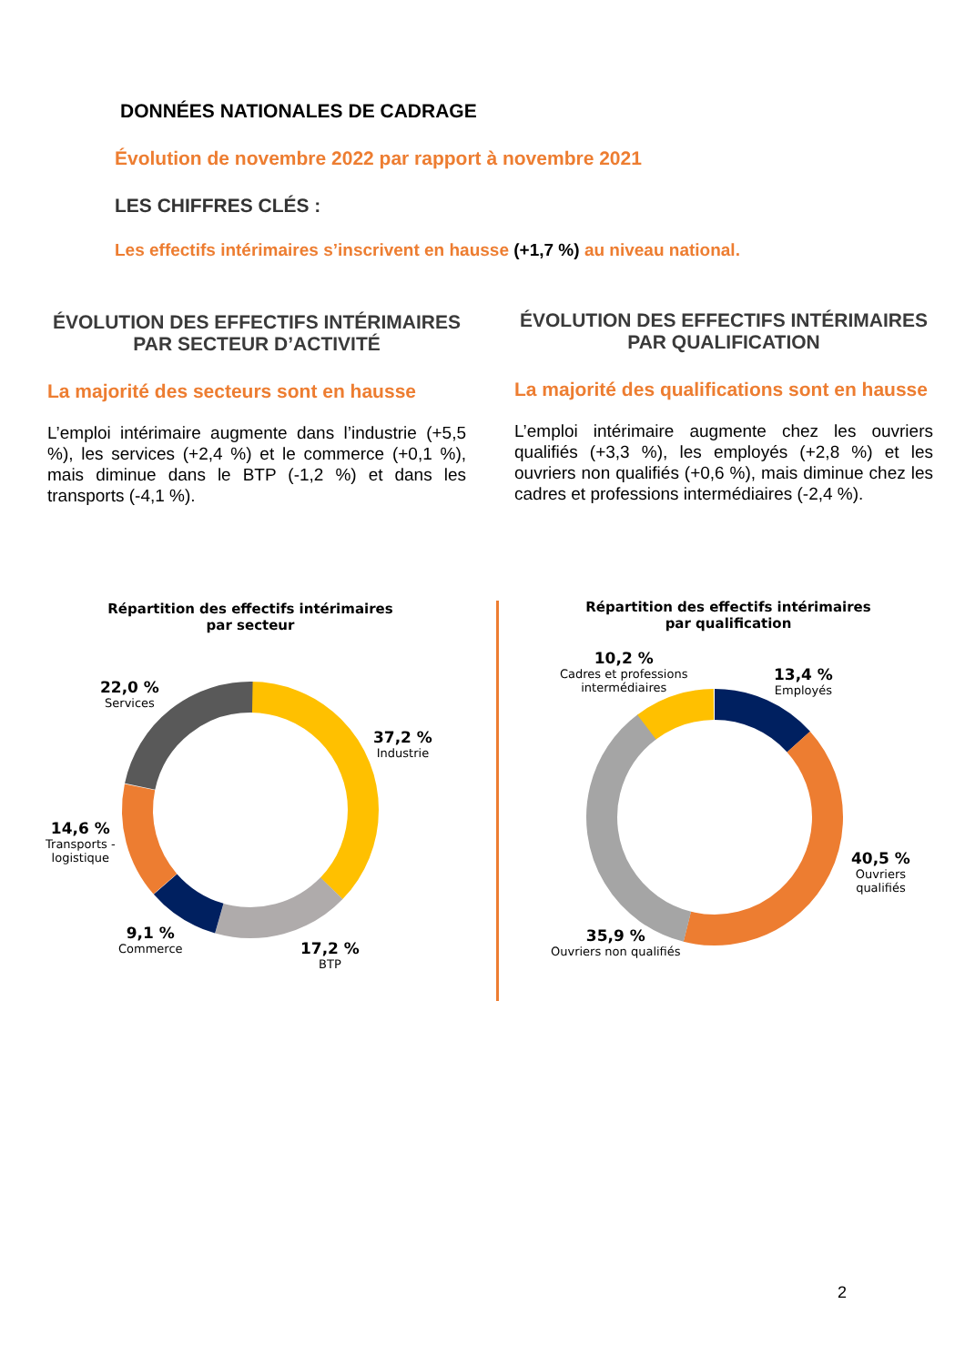DONNÉES NATIONALES DE CADRAGE
Évolution de novembre 2022 par rapport à novembre 2021
LES CHIFFRES CLÉS :
Les effectifs intérimaires s’inscrivent en hausse (+1,7 %) au niveau national.
ÉVOLUTION DES EFFECTIFS INTÉRIMAIRES PAR SECTEUR D’ACTIVITÉ
La majorité des secteurs sont en hausse
L’emploi intérimaire augmente dans l’industrie (+5,5 %), les services (+2,4 %) et le commerce (+0,1 %), mais diminue dans le BTP (-1,2 %) et dans les transports (-4,1 %).
ÉVOLUTION DES EFFECTIFS INTÉRIMAIRES PAR QUALIFICATION
La majorité des qualifications sont en hausse
L’emploi intérimaire augmente chez les ouvriers qualifiés (+3,3 %), les employés (+2,8 %) et les ouvriers non qualifiés (+0,6 %), mais diminue chez les cadres et professions intermédiaires (-2,4 %).
Répartition des effectifs intérimaires
par secteur
22,0 %
Services
37,2 %
Industrie
14,6 %
Transports -
logistique
9,1 %
Commerce
17,2 %
BTP
Répartition des effectifs intérimaires
par qualification
10,2 %
Cadres et professions
intermédiaires
13,4 %
Employés
40,5 %
Ouvriers
qualifiés
35,9 %
Ouvriers non qualifiés
2